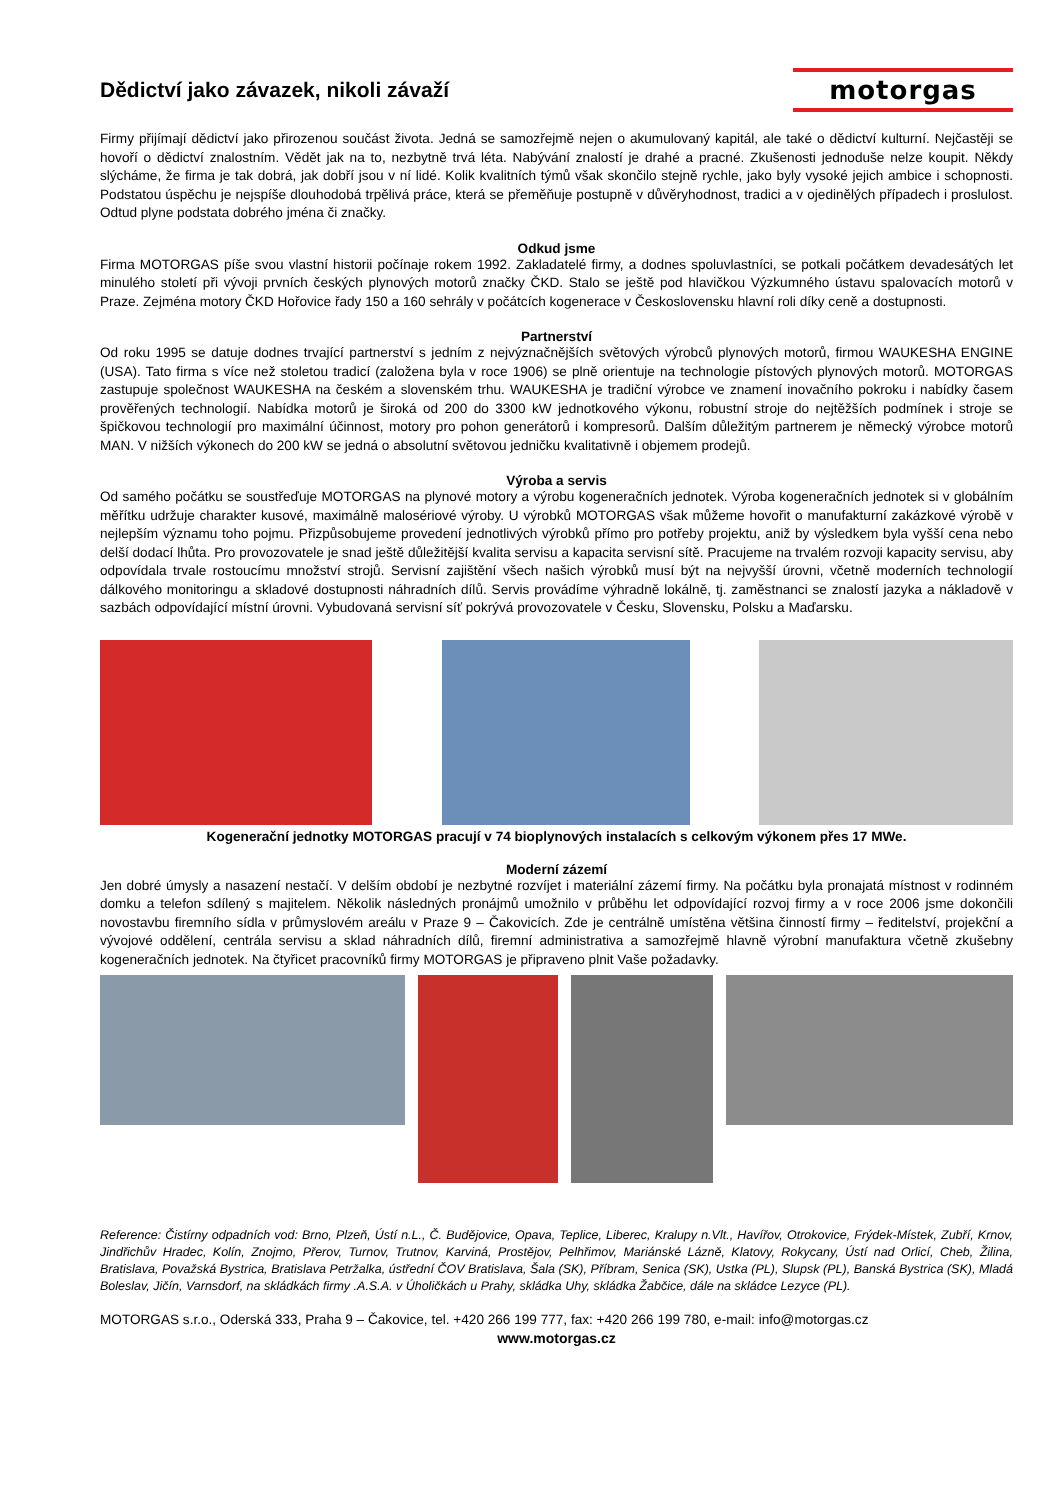Dědictví jako závazek, nikoli závaží
motorgas
Firmy přijímají dědictví jako přirozenou součást života. Jedná se samozřejmě nejen o akumulovaný kapitál, ale také o dědictví kulturní. Nejčastěji se hovoří o dědictví znalostním. Vědět jak na to, nezbytně trvá léta. Nabývání znalostí je drahé a pracné. Zkušenosti jednoduše nelze koupit. Někdy slýcháme, že firma je tak dobrá, jak dobří jsou v ní lidé. Kolik kvalitních týmů však skončilo stejně rychle, jako byly vysoké jejich ambice i schopnosti. Podstatou úspěchu je nejspíše dlouhodobá trpělivá práce, která se přeměňuje postupně v důvěryhodnost, tradici a v ojedinělých případech i proslulost. Odtud plyne podstata dobrého jména či značky.
Odkud jsme
Firma MOTORGAS píše svou vlastní historii počínaje rokem 1992. Zakladatelé firmy, a dodnes spoluvlastníci, se potkali počátkem devadesátých let minulého století při vývoji prvních českých plynových motorů značky ČKD. Stalo se ještě pod hlavičkou Výzkumného ústavu spalovacích motorů v Praze. Zejména motory ČKD Hořovice řady 150 a 160 sehrály v počátcích kogenerace v Československu hlavní roli díky ceně a dostupnosti.
Partnerství
Od roku 1995 se datuje dodnes trvající partnerství s jedním z nejvýznačnějších světových výrobců plynových motorů, firmou WAUKESHA ENGINE (USA). Tato firma s více než stoletou tradicí (založena byla v roce 1906) se plně orientuje na technologie pístových plynových motorů. MOTORGAS zastupuje společnost WAUKESHA na českém a slovenském trhu. WAUKESHA je tradiční výrobce ve znamení inovačního pokroku i nabídky časem prověřených technologií. Nabídka motorů je široká od 200 do 3300 kW jednotkového výkonu, robustní stroje do nejtěžších podmínek i stroje se špičkovou technologií pro maximální účinnost, motory pro pohon generátorů i kompresorů. Dalším důležitým partnerem je německý výrobce motorů MAN. V nižších výkonech do 200 kW se jedná o absolutní světovou jedničku kvalitativně i objemem prodejů.
Výroba a servis
Od samého počátku se soustřeďuje MOTORGAS na plynové motory a výrobu kogeneračních jednotek. Výroba kogeneračních jednotek si v globálním měřítku udržuje charakter kusové, maximálně malosériové výroby. U výrobků MOTORGAS však můžeme hovořit o manufakturní zakázkové výrobě v nejlepším významu toho pojmu. Přizpůsobujeme provedení jednotlivých výrobků přímo pro potřeby projektu, aniž by výsledkem byla vyšší cena nebo delší dodací lhůta. Pro provozovatele je snad ještě důležitější kvalita servisu a kapacita servisní sítě. Pracujeme na trvalém rozvoji kapacity servisu, aby odpovídala trvale rostoucímu množství strojů. Servisní zajištění všech našich výrobků musí být na nejvyšší úrovni, včetně moderních technologií dálkového monitoringu a skladové dostupnosti náhradních dílů. Servis provádíme výhradně lokálně, tj. zaměstnanci se znalostí jazyka a nákladově v sazbách odpovídající místní úrovni. Vybudovaná servisní síť pokrývá provozovatele v Česku, Slovensku, Polsku a Maďarsku.
Kogenerační jednotky MOTORGAS pracují v 74 bioplynových instalacích s celkovým výkonem přes 17 MWe.
Moderní zázemí
Jen dobré úmysly a nasazení nestačí. V delším období je nezbytné rozvíjet i materiální zázemí firmy. Na počátku byla pronajatá místnost v rodinném domku a telefon sdílený s majitelem. Několik následných pronájmů umožnilo v průběhu let odpovídající rozvoj firmy a v roce 2006 jsme dokončili novostavbu firemního sídla v průmyslovém areálu v Praze 9 – Čakovicích. Zde je centrálně umístěna většina činností firmy – ředitelství, projekční a vývojové oddělení, centrála servisu a sklad náhradních dílů, firemní administrativa a samozřejmě hlavně výrobní manufaktura včetně zkušebny kogeneračních jednotek. Na čtyřicet pracovníků firmy MOTORGAS je připraveno plnit Vaše požadavky.
Reference: Čistírny odpadních vod: Brno, Plzeň, Ústí n.L., Č. Budějovice, Opava, Teplice, Liberec, Kralupy n.Vlt., Havířov, Otrokovice, Frýdek-Místek, Zubří, Krnov, Jindřichův Hradec, Kolín, Znojmo, Přerov, Turnov, Trutnov, Karviná, Prostějov, Pelhřimov, Mariánské Lázně, Klatovy, Rokycany, Ústí nad Orlicí, Cheb, Žilina, Bratislava, Považská Bystrica, Bratislava Petržalka, ústřední ČOV Bratislava, Šala (SK), Příbram, Senica (SK), Ustka (PL), Slupsk (PL), Banská Bystrica (SK), Mladá Boleslav, Jičín, Varnsdorf, na skládkách firmy .A.S.A. v Úholičkách u Prahy, skládka Uhy, skládka Žabčice, dále na skládce Lezyce (PL).
MOTORGAS s.r.o., Oderská 333, Praha 9 – Čakovice, tel. +420 266 199 777, fax: +420 266 199 780, e-mail: info@motorgas.cz
www.motorgas.cz